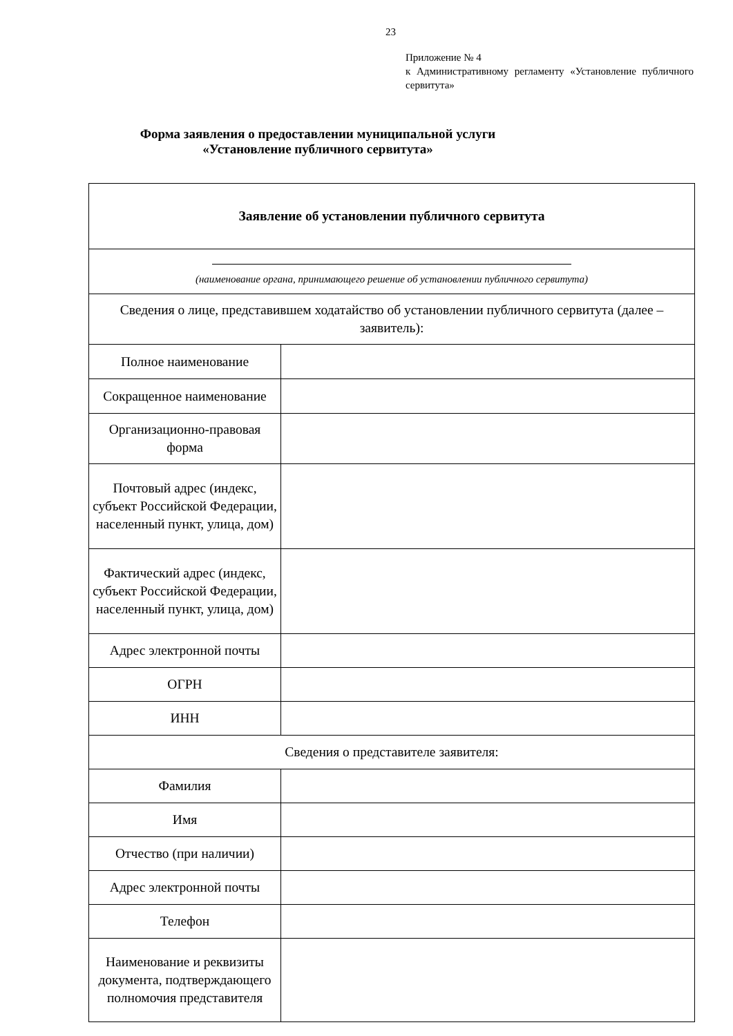23
Приложение № 4
к Административному регламенту «Установление публичного сервитута»
Форма заявления о предоставлении муниципальной услуги
«Установление публичного сервитута»
| Заявление об установлении публичного сервитута | |
| (наименование органа, принимающего решение об установлении публичного сервитута) | |
| Сведения о лице, представившем ходатайство об установлении публичного сервитута (далее – заявитель): | |
| Полное наименование | |
| Сокращенное наименование | |
| Организационно-правовая форма | |
| Почтовый адрес (индекс, субъект Российской Федерации, населенный пункт, улица, дом) | |
| Фактический адрес (индекс, субъект Российской Федерации, населенный пункт, улица, дом) | |
| Адрес электронной почты | |
| ОГРН | |
| ИНН | |
| Сведения о представителе заявителя: | |
| Фамилия | |
| Имя | |
| Отчество (при наличии) | |
| Адрес электронной почты | |
| Телефон | |
| Наименование и реквизиты документа, подтверждающего полномочия представителя | |